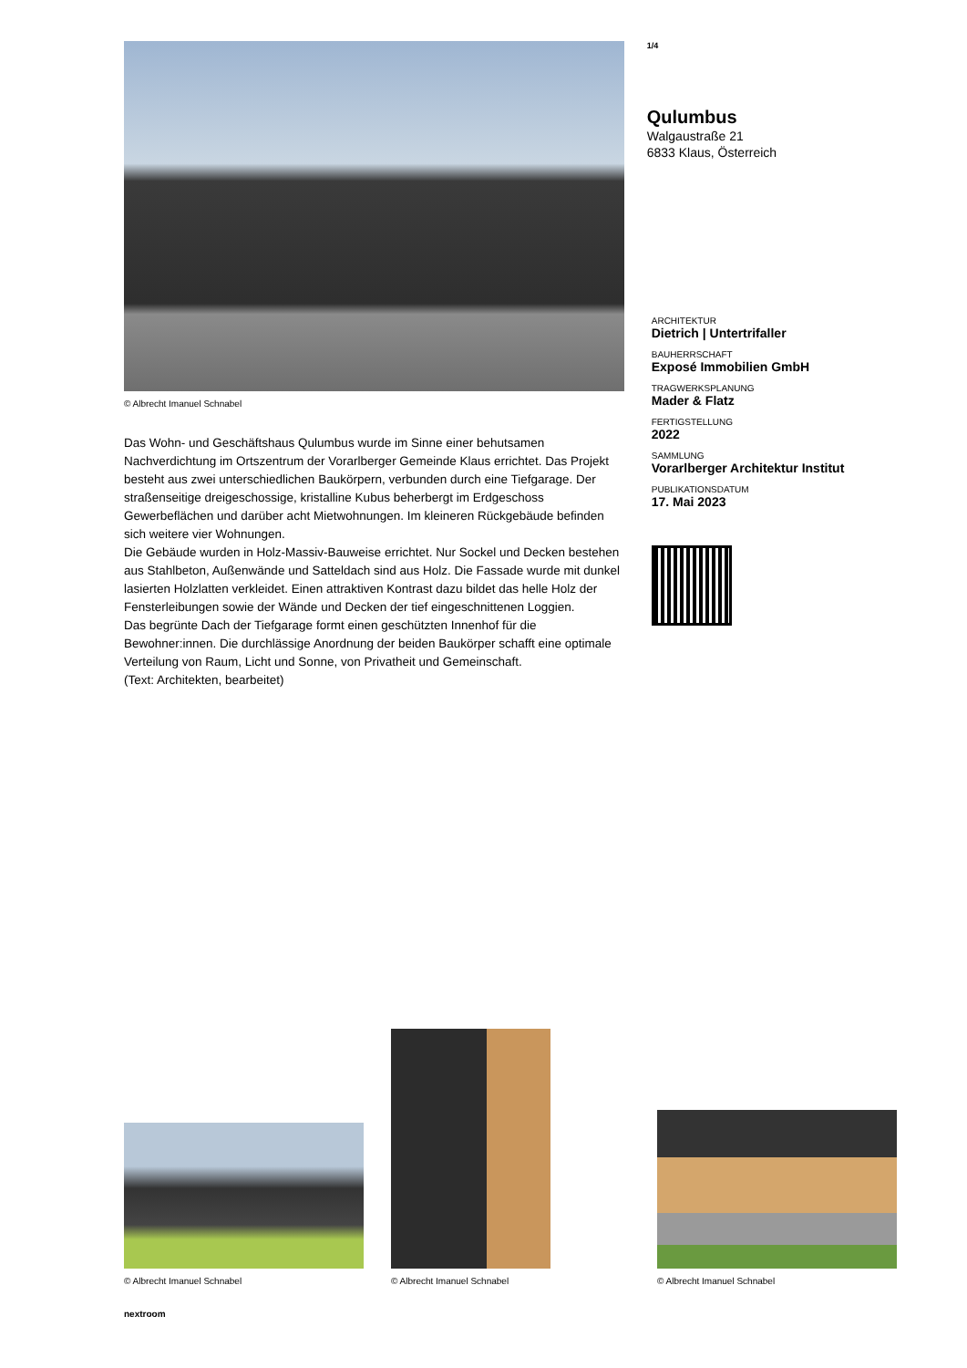© Albrecht Imanuel Schnabel
Das Wohn- und Geschäftshaus Qulumbus wurde im Sinne einer behutsamen Nachverdichtung im Ortszentrum der Vorarlberger Gemeinde Klaus errichtet. Das Projekt besteht aus zwei unterschiedlichen Baukörpern, verbunden durch eine Tiefgarage. Der straßenseitige dreigeschossige, kristalline Kubus beherbergt im Erdgeschoss Gewerbeflächen und darüber acht Mietwohnungen. Im kleineren Rückgebäude befinden sich weitere vier Wohnungen.
Die Gebäude wurden in Holz-Massiv-Bauweise errichtet. Nur Sockel und Decken bestehen aus Stahlbeton, Außenwände und Satteldach sind aus Holz. Die Fassade wurde mit dunkel lasierten Holzlatten verkleidet. Einen attraktiven Kontrast dazu bildet das helle Holz der Fensterleibungen sowie der Wände und Decken der tief eingeschnittenen Loggien.
Das begrünte Dach der Tiefgarage formt einen geschützten Innenhof für die Bewohner:innen. Die durchlässige Anordnung der beiden Baukörper schafft eine optimale Verteilung von Raum, Licht und Sonne, von Privatheit und Gemeinschaft.
(Text: Architekten, bearbeitet)
1/4
Qulumbus
Walgaustraße 21
6833 Klaus, Österreich
ARCHITEKTUR
Dietrich | Untertrifaller
BAUHERRSCHAFT
Exposé Immobilien GmbH
TRAGWERKSPLANUNG
Mader & Flatz
FERTIGSTELLUNG
2022
SAMMLUNG
Vorarlberger Architektur Institut
PUBLIKATIONSDATUM
17. Mai 2023
© Albrecht Imanuel Schnabel
© Albrecht Imanuel Schnabel
© Albrecht Imanuel Schnabel
nextroom